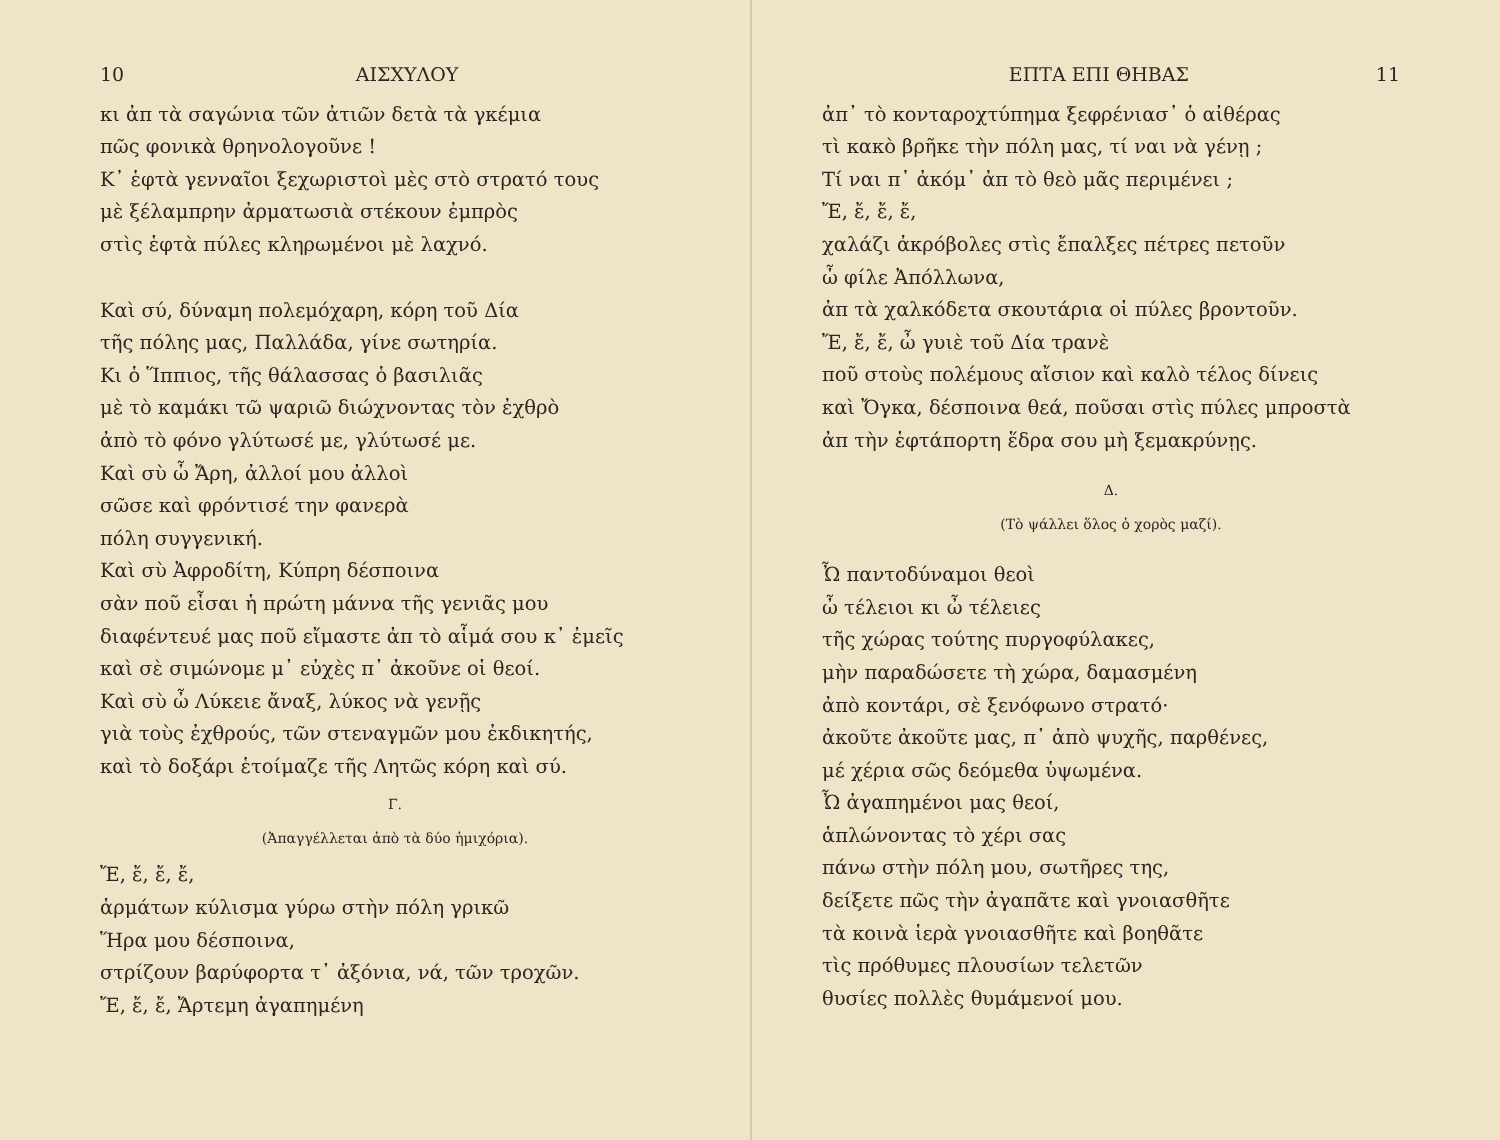10 ΑΙΣΧΥΛΟΥ
κι ἀπ τὰ σαγώνια τῶν ἀτιῶν δετὰ τὰ γκέμια
πῶς φονικὰ θρηνολογοῦνε !
Κ᾽ ἑφτὰ γενναῖοι ξεχωριστοὶ μὲς στὸ στρατό τους
μὲ ξέλαμπρην ἀρματωσιὰ στέκουν ἐμπρὸς
στὶς ἑφτὰ πύλες κληρωμένοι μὲ λαχνό.
Καὶ σύ, δύναμη πολεμόχαρη, κόρη τοῦ Δία
τῆς πόλης μας, Παλλάδα, γίνε σωτηρία.
Κι ὁ Ἵππιος, τῆς θάλασσας ὁ βασιλιᾶς
μὲ τὸ καμάκι τῶ ψαριῶ διώχνοντας τὸν ἐχθρὸ
ἀπὸ τὸ φόνο γλύτωσέ με, γλύτωσέ με.
Καὶ σὺ ὦ Ἄρη, ἀλλοί μου ἀλλοὶ
σῶσε καὶ φρόντισέ την φανερὰ
πόλη συγγενική.
Καὶ σὺ Ἀφροδίτη, Κύπρη δέσποινα
σὰν ποῦ εἶσαι ἡ πρώτη μάννα τῆς γενιᾶς μου
διαφέντευέ μας ποῦ εἴμαστε ἀπ τὸ αἷμά σου κ᾽ ἐμεῖς
καὶ σὲ σιμώνομε μ᾽ εὐχὲς π᾽ ἀκοῦνε οἱ θεοί.
Καὶ σὺ ὦ Λύκειε ἄναξ, λύκος νὰ γενῇς
γιὰ τοὺς ἐχθρούς, τῶν στεναγμῶν μου ἐκδικητής,
καὶ τὸ δοξάρι ἑτοίμαζε τῆς Λητῶς κόρη καὶ σύ.
Γ.
(Ἀπαγγέλλεται ἀπὸ τὰ δύο ἡμιχόρια).
Ἔ, ἔ, ἔ, ἔ,
ἁρμάτων κύλισμα γύρω στὴν πόλη γρικῶ
Ἥρα μου δέσποινα,
στρίζουν βαρύφορτα τ᾽ ἀξόνια, νά, τῶν τροχῶν.
Ἔ, ἔ, ἔ, Ἄρτεμη ἀγαπημένη
ΕΠΤΑ ΕΠΙ ΘΗΒΑΣ 11
ἀπ᾽ τὸ κονταροχτύπημα ξεφρένιασ᾽ ὁ αἰθέρας
τὶ κακὸ βρῆκε τὴν πόλη μας, τί ναι νὰ γένῃ ;
Τί ναι π᾽ ἀκόμ᾽ ἀπ τὸ θεὸ μᾶς περιμένει ;
Ἔ, ἔ, ἔ, ἔ,
χαλάζι ἀκρόβολες στὶς ἔπαλξες πέτρες πετοῦν
ὦ φίλε Ἀπόλλωνα,
ἀπ τὰ χαλκόδετα σκουτάρια οἱ πύλες βροντοῦν.
Ἔ, ἔ, ἔ, ὦ γυιὲ τοῦ Δία τρανὲ
ποῦ στοὺς πολέμους αἴσιον καὶ καλὸ τέλος δίνεις
καὶ Ὄγκα, δέσποινα θεά, ποῦσαι στὶς πύλες μπροστὰ
ἀπ τὴν ἑφτάπορτη ἕδρα σου μὴ ξεμακρύνῃς.
Δ.
(Τὸ ψάλλει ὅλος ὁ χορὸς μαζί).
Ὦ παντοδύναμοι θεοὶ
ὦ τέλειοι κι ὦ τέλειες
τῆς χώρας τούτης πυργοφύλακες,
μὴν παραδώσετε τὴ χώρα, δαμασμένη
ἀπὸ κοντάρι, σὲ ξενόφωνο στρατό·
ἀκοῦτε ἀκοῦτε μας, π᾽ ἀπὸ ψυχῆς, παρθένες,
μέ χέρια σῶς δεόμεθα ὑψωμένα.
Ὦ ἀγαπημένοι μας θεοί,
ἁπλώνοντας τὸ χέρι σας
πάνω στὴν πόλη μου, σωτῆρες της,
δείξετε πῶς τὴν ἀγαπᾶτε καὶ γνοιασθῆτε
τὰ κοινὰ ἱερὰ γνοιασθῆτε καὶ βοηθᾶτε
τὶς πρόθυμες πλουσίων τελετῶν
θυσίες πολλὲς θυμάμενοί μου.